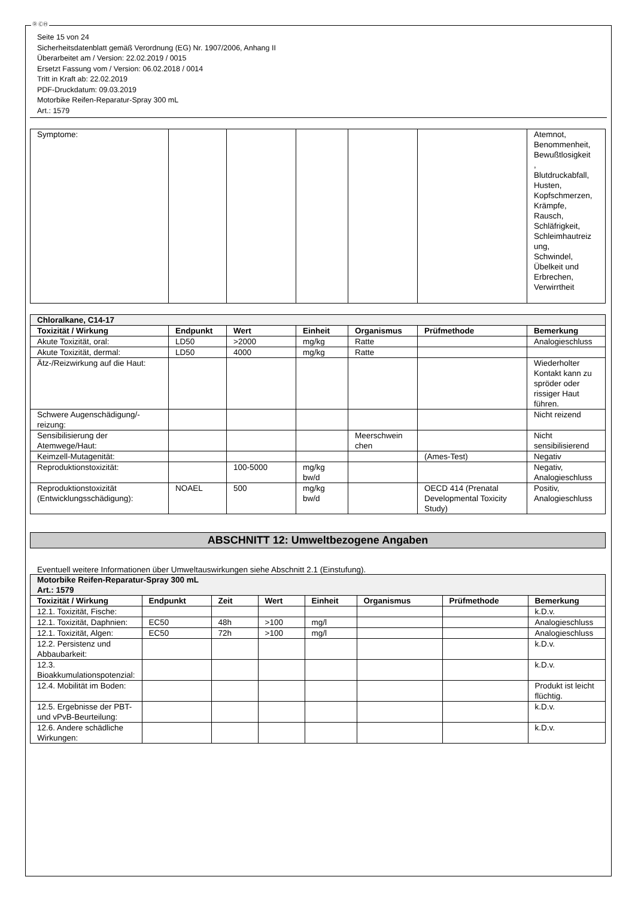Ⓓ ⒸⒽ
Seite 15 von 24
Sicherheitsdatenblatt gemäß Verordnung (EG) Nr. 1907/2006, Anhang II
Überarbeitet am / Version: 22.02.2019 / 0015
Ersetzt Fassung vom / Version: 06.02.2018 / 0014
Tritt in Kraft ab: 22.02.2019
PDF-Druckdatum: 09.03.2019
Motorbike Reifen-Reparatur-Spray 300 mL
Art.: 1579
| Symptome: | | | | | | Atemnot, Benommenheit, Bewußtlosigkeit , Blutdruckabfall, Husten, Kopfschmerzen, Krämpfe, Rausch, Schläfrigkeit, Schleimhautreiz ung, Schwindel, Übelkeit und Erbrechen, Verwirrtheit |
| Chloralkane, C14-17 | | | | | | |
| Toxizität / Wirkung | Endpunkt | Wert | Einheit | Organismus | Prüfmethode | Bemerkung |
| Akute Toxizität, oral: | LD50 | >2000 | mg/kg | Ratte | | Analogieschluss |
| Akute Toxizität, dermal: | LD50 | 4000 | mg/kg | Ratte | | |
| Ätz-/Reizwirkung auf die Haut: | | | | | | Wiederholter Kontakt kann zu spröder oder rissiger Haut führen. |
| Schwere Augenschädigung/-reizung: | | | | | | Nicht reizend |
| Sensibilisierung der Atemwege/Haut: | | | | Meerschwein chen | | Nicht sensibilisierend |
| Keimzell-Mutagenität: | | | | | (Ames-Test) | Negativ |
| Reproduktionstoxizität: | | 100-5000 | mg/kg bw/d | | | Negativ, Analogieschluss |
| Reproduktionstoxizität (Entwicklungsschädigung): | NOAEL | 500 | mg/kg bw/d | | OECD 414 (Prenatal Developmental Toxicity Study) | Positiv, Analogieschluss |
ABSCHNITT 12: Umweltbezogene Angaben
Eventuell weitere Informationen über Umweltauswirkungen siehe Abschnitt 2.1 (Einstufung).
| Motorbike Reifen-Reparatur-Spray 300 mL Art.: 1579 | | | | | | | |
| Toxizität / Wirkung | Endpunkt | Zeit | Wert | Einheit | Organismus | Prüfmethode | Bemerkung |
| 12.1. Toxizität, Fische: | | | | | | | k.D.v. |
| 12.1. Toxizität, Daphnien: | EC50 | 48h | >100 | mg/l | | | Analogieschluss |
| 12.1. Toxizität, Algen: | EC50 | 72h | >100 | mg/l | | | Analogieschluss |
| 12.2. Persistenz und Abbaubarkeit: | | | | | | | k.D.v. |
| 12.3. Bioakkumulationspotenzial: | | | | | | | k.D.v. |
| 12.4. Mobilität im Boden: | | | | | | | Produkt ist leicht flüchtig. |
| 12.5. Ergebnisse der PBT- und vPvB-Beurteilung: | | | | | | | k.D.v. |
| 12.6. Andere schädliche Wirkungen: | | | | | | | k.D.v. |